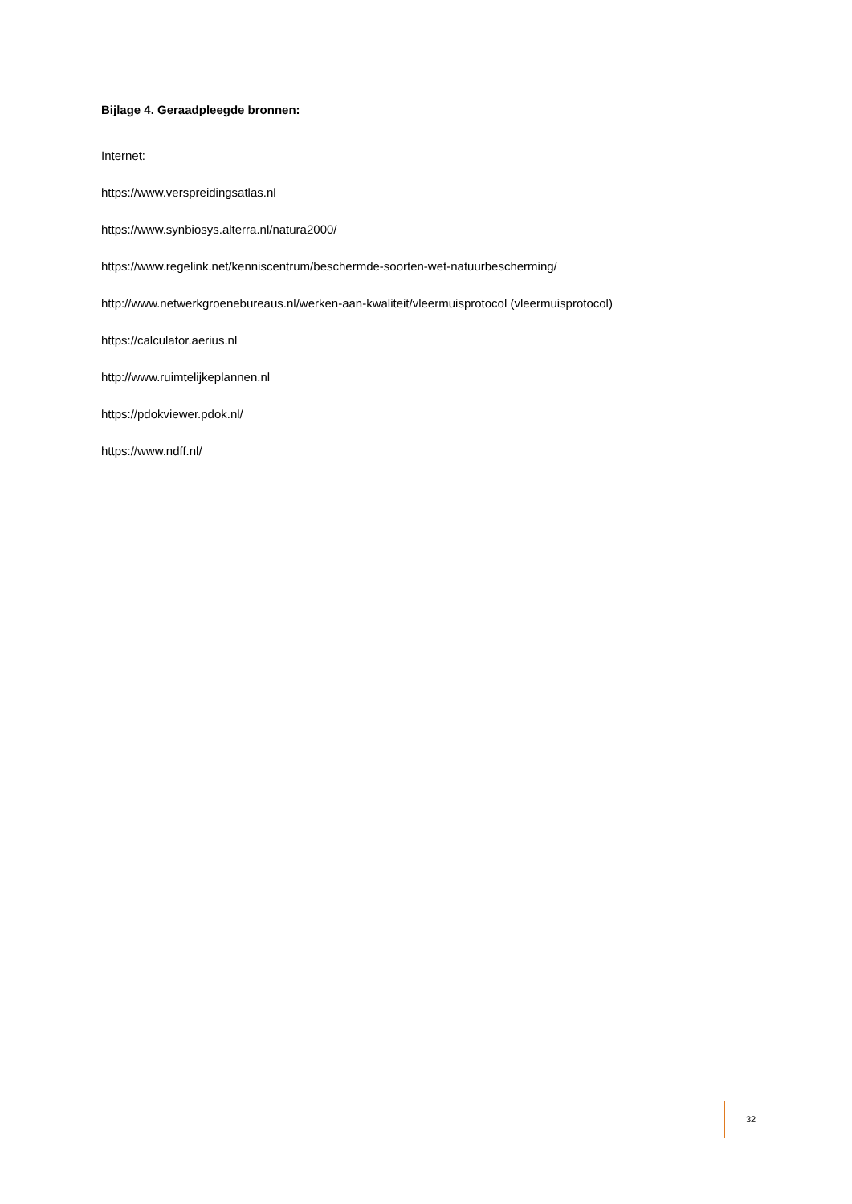Bijlage 4. Geraadpleegde bronnen:
Internet:
https://www.verspreidingsatlas.nl
https://www.synbiosys.alterra.nl/natura2000/
https://www.regelink.net/kenniscentrum/beschermde-soorten-wet-natuurbescherming/
http://www.netwerkgroenebureaus.nl/werken-aan-kwaliteit/vleermuisprotocol (vleermuisprotocol)
https://calculator.aerius.nl
http://www.ruimtelijkeplannen.nl
https://pdokviewer.pdok.nl/
https://www.ndff.nl/
32